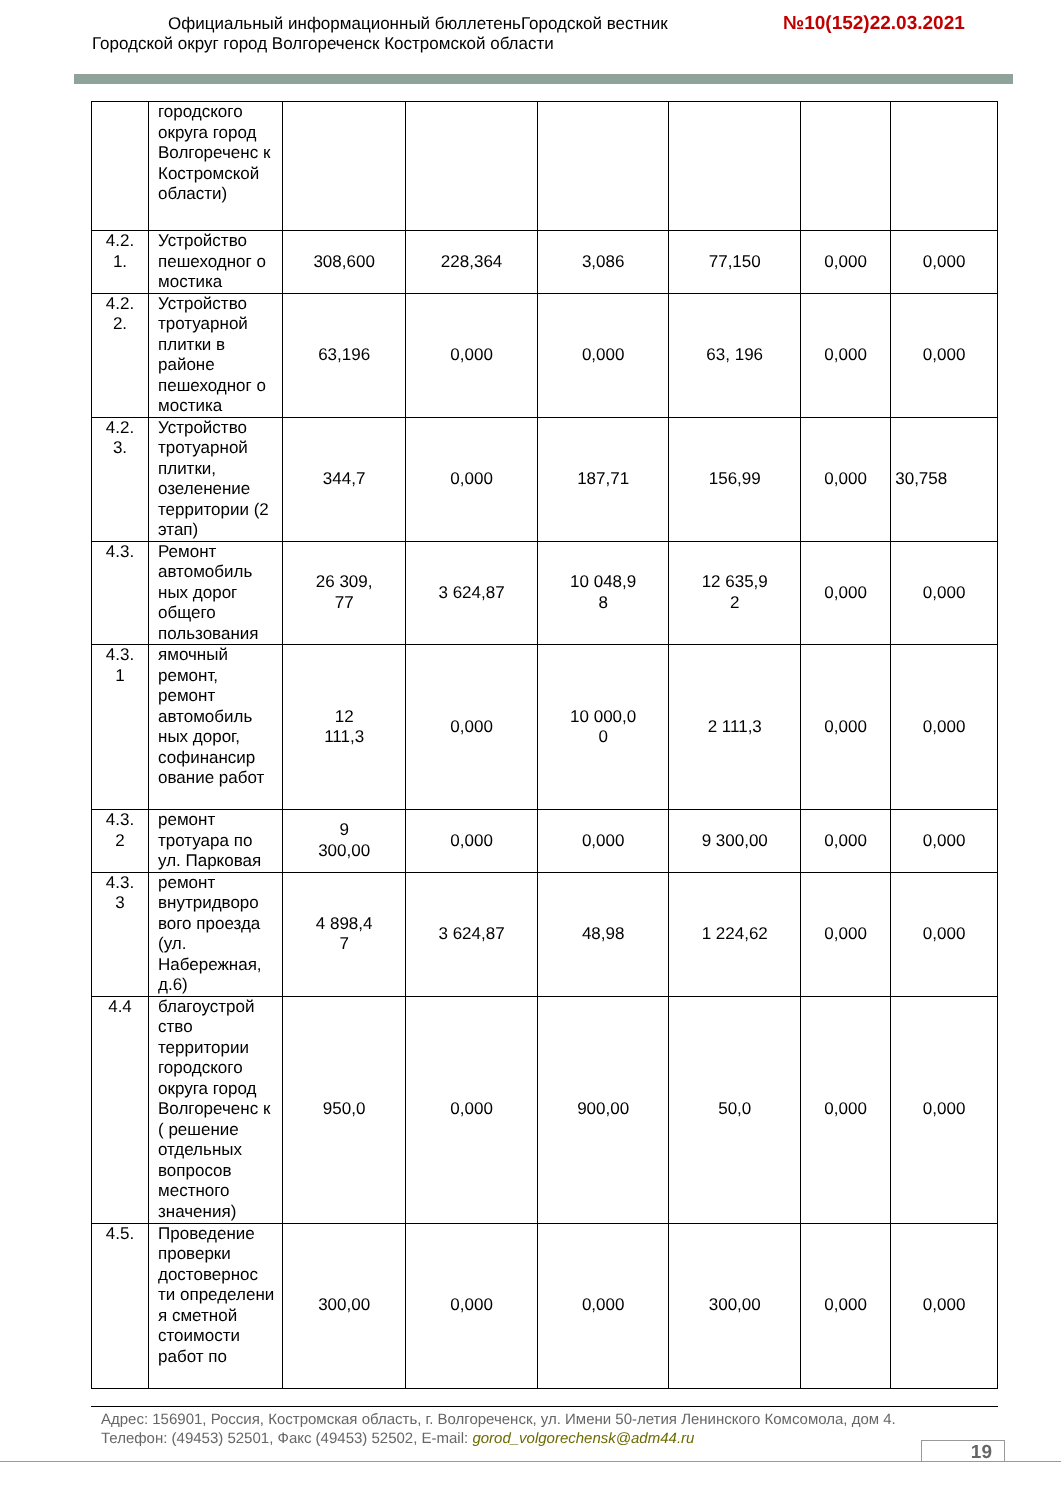Официальный информационный бюллетеньГородской вестник
№10(152)22.03.2021
Городской округ город Волгореченск Костромской области
| | городского округа город Волгореченс к Костромской области) | | | | | | |
| 4.2. 1. | Устройство пешеходног о мостика | 308,600 | 228,364 | 3,086 | 77,150 | 0,000 | 0,000 |
| 4.2. 2. | Устройство тротуарной плитки в районе пешеходног о мостика | 63,196 | 0,000 | 0,000 | 63, 196 | 0,000 | 0,000 |
| 4.2. 3. | Устройство тротуарной плитки, озеленение территории (2 этап) | 344,7 | 0,000 | 187,71 | 156,99 | 0,000 | 30,758 |
| 4.3. | Ремонт автомобиль ных дорог общего пользования | 26 309, 77 | 3 624,87 | 10 048,9 8 | 12 635,9 2 | 0,000 | 0,000 |
| 4.3. 1 | ямочный ремонт, ремонт автомобиль ных дорог, софинансир ование работ | 12 111,3 | 0,000 | 10 000,0 0 | 2 111,3 | 0,000 | 0,000 |
| 4.3. 2 | ремонт тротуара по ул. Парковая | 9 300,00 | 0,000 | 0,000 | 9 300,00 | 0,000 | 0,000 |
| 4.3. 3 | ремонт внутридворо вого проезда (ул. Набережная, д.6) | 4 898,4 7 | 3 624,87 | 48,98 | 1 224,62 | 0,000 | 0,000 |
| 4.4 | благоустрой ство территории городского округа город Волгореченс к ( решение отдельных вопросов местного значения) | 950,0 | 0,000 | 900,00 | 50,0 | 0,000 | 0,000 |
| 4.5. | Проведение проверки достовернос ти определени я сметной стоимости работ по | 300,00 | 0,000 | 0,000 | 300,00 | 0,000 | 0,000 |
Адрес: 156901, Россия, Костромская область, г. Волгореченск, ул. Имени 50-летия Ленинского Комсомола, дом 4.
Телефон: (49453) 52501, Факс (49453) 52502, E-mail: gorod_volgorechensk@adm44.ru
19